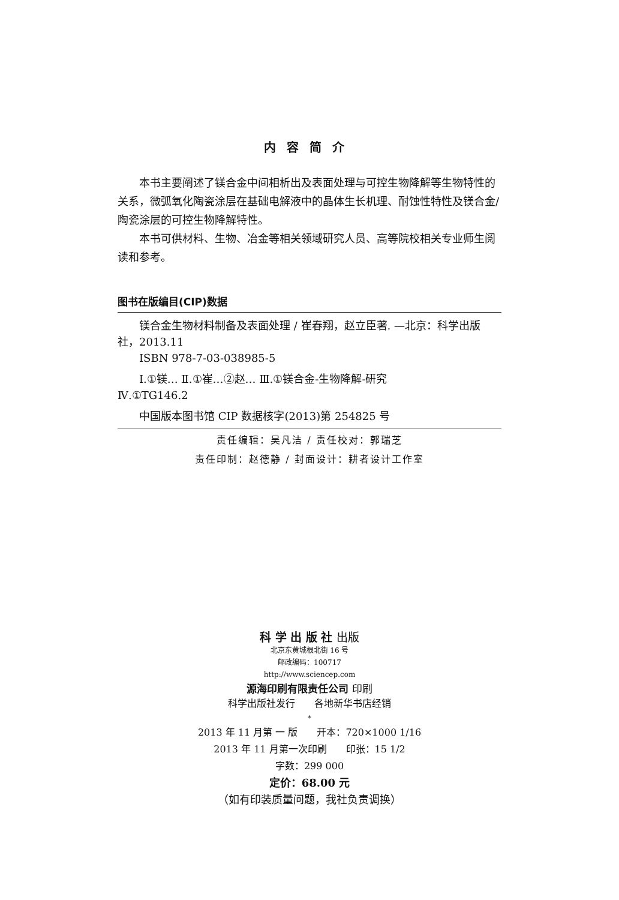内容简介
本书主要阐述了镁合金中间相析出及表面处理与可控生物降解等生物特性的关系，微弧氧化陶瓷涂层在基础电解液中的晶体生长机理、耐蚀性特性及镁合金/陶瓷涂层的可控生物降解特性。
本书可供材料、生物、冶金等相关领域研究人员、高等院校相关专业师生阅读和参考。
图书在版编目(CIP)数据
镁合金生物材料制备及表面处理 / 崔春翔，赵立臣著. —北京：科学出版社，2013.11
ISBN 978-7-03-038985-5
Ⅰ.①镁… Ⅱ.①崔…②赵… Ⅲ.①镁合金-生物降解-研究
Ⅳ.①TG146.2
中国版本图书馆 CIP 数据核字(2013)第 254825 号
责任编辑：吴凡洁 / 责任校对：郭瑞芝
责任印制：赵德静 / 封面设计：耕者设计工作室
科 学 出 版 社 出版
北京东黄城根北街 16 号
邮政编码：100717
http://www.sciencep.com
源海印刷有限责任公司 印刷
科学出版社发行　　各地新华书店经销
*
2013 年 11 月第 一 版　　开本：720×1000 1/16
2013 年 11 月第一次印刷　　印张：15 1/2
字数：299 000
定价：68.00 元
（如有印装质量问题，我社负责调换）